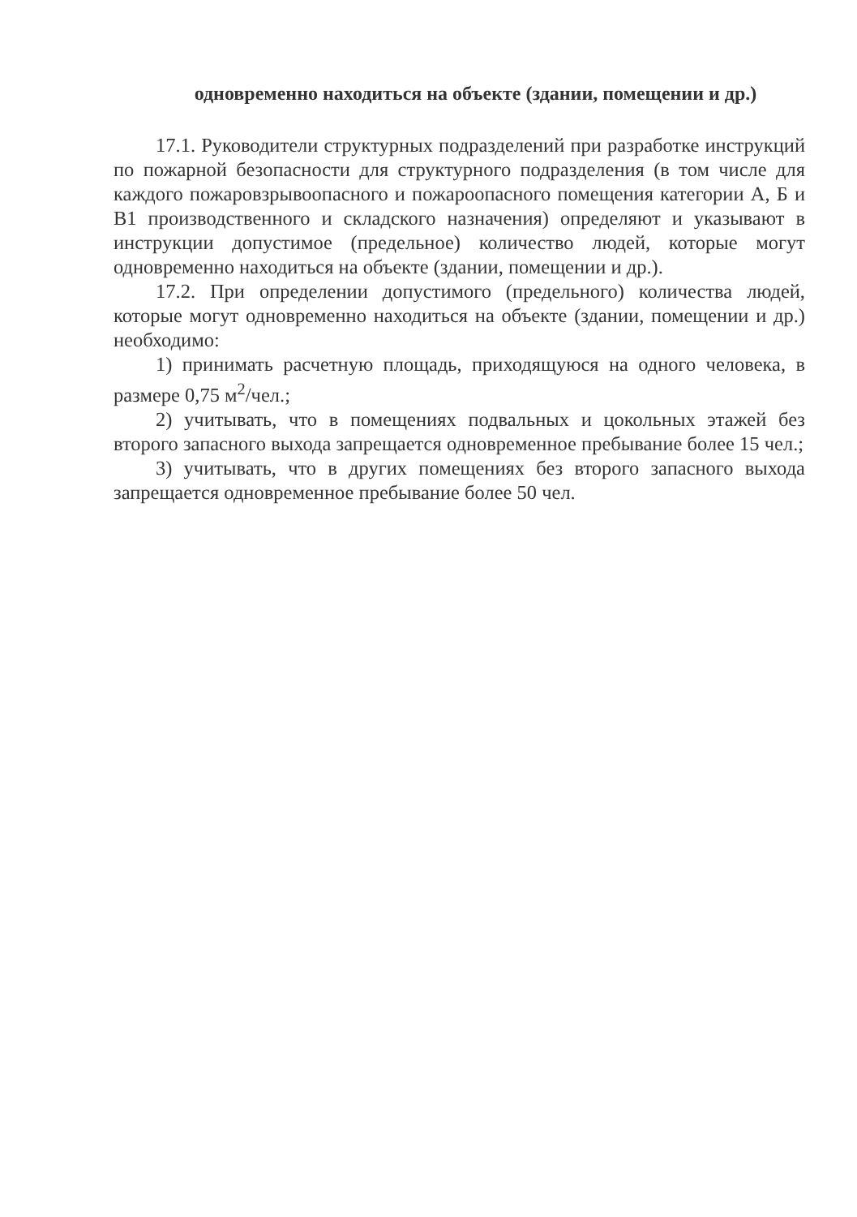одновременно находиться на объекте (здании, помещении и др.)
17.1. Руководители структурных подразделений при разработке инструкций по пожарной безопасности для структурного подразделения (в том числе для каждого пожаровзрывоопасного и пожароопасного помещения категории А, Б и В1 производственного и складского назначения) определяют и указывают в инструкции допустимое (предельное) количество людей, которые могут одновременно находиться на объекте (здании, помещении и др.).
17.2. При определении допустимого (предельного) количества людей, которые могут одновременно находиться на объекте (здании, помещении и др.) необходимо:
1) принимать расчетную площадь, приходящуюся на одного человека, в размере 0,75 м<sup>2</sup>/чел.;
2) учитывать, что в помещениях подвальных и цокольных этажей без второго запасного выхода запрещается одновременное пребывание более 15 чел.;
3) учитывать, что в других помещениях без второго запасного выхода запрещается одновременное пребывание более 50 чел.